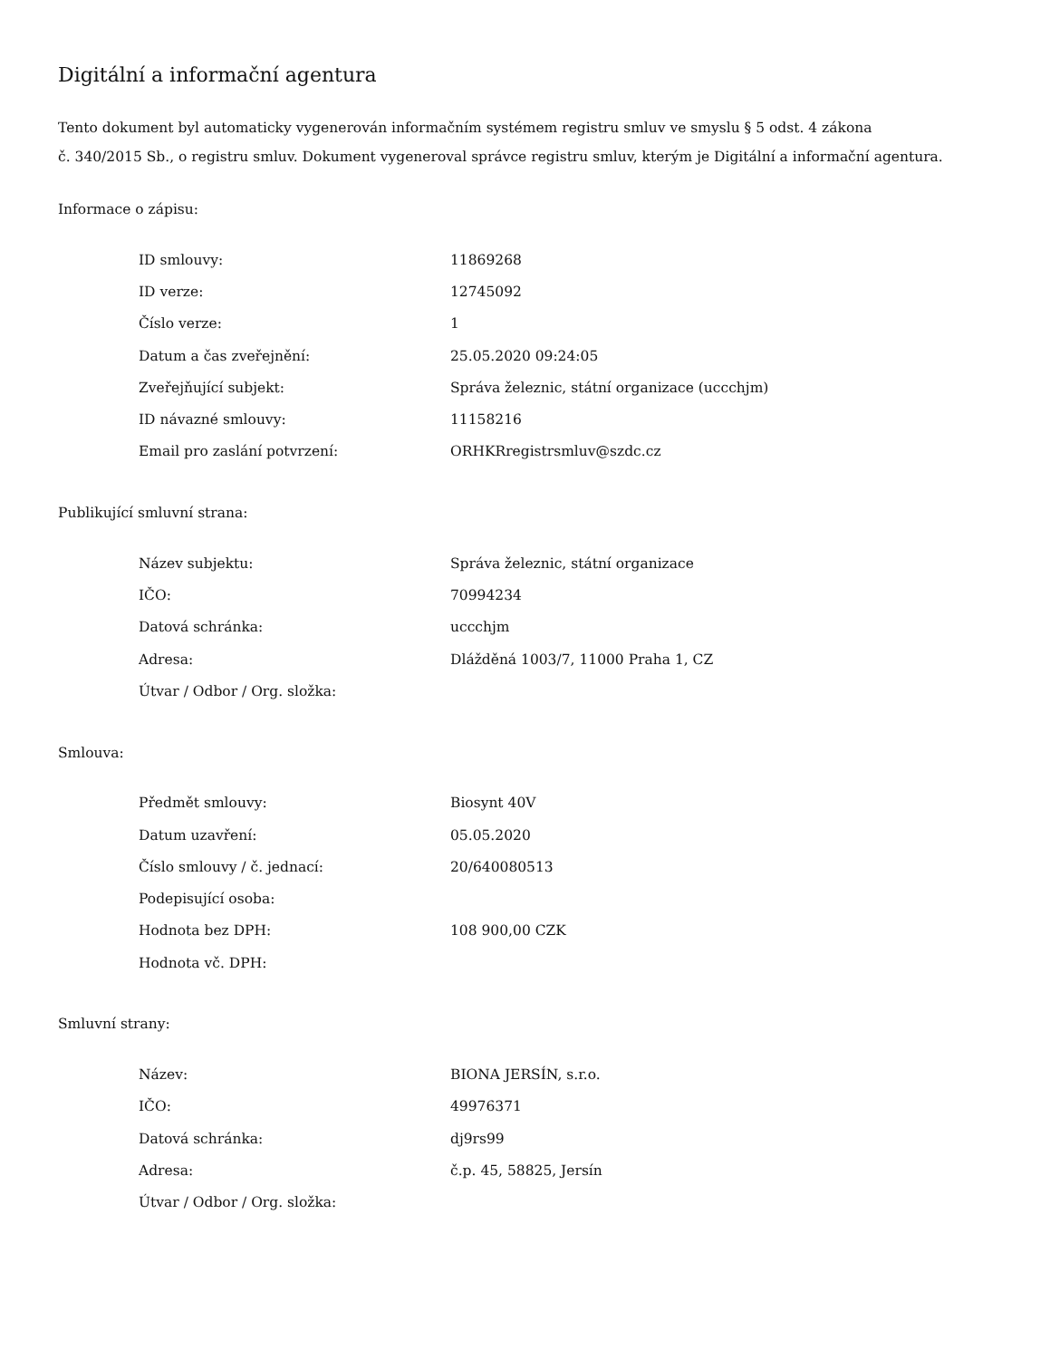Digitální a informační agentura
Tento dokument byl automaticky vygenerován informačním systémem registru smluv ve smyslu § 5 odst. 4 zákona
č. 340/2015 Sb., o registru smluv. Dokument vygeneroval správce registru smluv, kterým je Digitální a informační agentura.
Informace o zápisu:
| ID smlouvy: | 11869268 |
| ID verze: | 12745092 |
| Číslo verze: | 1 |
| Datum a čas zveřejnění: | 25.05.2020 09:24:05 |
| Zveřejňující subjekt: | Správa železnic, státní organizace (uccchjm) |
| ID návazné smlouvy: | 11158216 |
| Email pro zaslání potvrzení: | ORHKRregistrsmluv@szdc.cz |
Publikující smluvní strana:
| Název subjektu: | Správa železnic, státní organizace |
| IČO: | 70994234 |
| Datová schránka: | uccchjm |
| Adresa: | Dlážděná 1003/7, 11000 Praha 1, CZ |
| Útvar / Odbor / Org. složka: | |
Smlouva:
| Předmět smlouvy: | Biosynt 40V |
| Datum uzavření: | 05.05.2020 |
| Číslo smlouvy / č. jednací: | 20/640080513 |
| Podepisující osoba: | |
| Hodnota bez DPH: | 108 900,00 CZK |
| Hodnota vč. DPH: | |
Smluvní strany:
| Název: | BIONA JERSÍN, s.r.o. |
| IČO: | 49976371 |
| Datová schránka: | dj9rs99 |
| Adresa: | č.p. 45, 58825, Jersín |
| Útvar / Odbor / Org. složka: | |